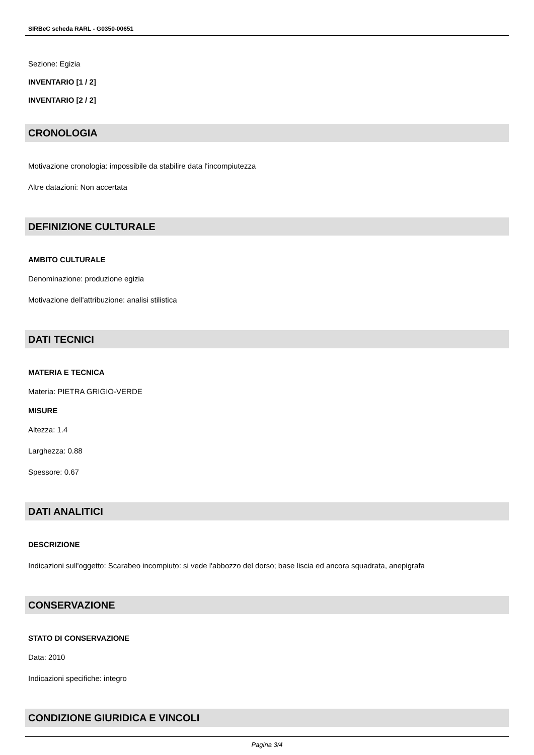SIRBeC scheda RARL - G0350-00651
Sezione: Egizia
INVENTARIO [1 / 2]
INVENTARIO [2 / 2]
CRONOLOGIA
Motivazione cronologia: impossibile da stabilire data l'incompiutezza
Altre datazioni: Non accertata
DEFINIZIONE CULTURALE
AMBITO CULTURALE
Denominazione: produzione egizia
Motivazione dell'attribuzione: analisi stilistica
DATI TECNICI
MATERIA E TECNICA
Materia: PIETRA GRIGIO-VERDE
MISURE
Altezza: 1.4
Larghezza: 0.88
Spessore: 0.67
DATI ANALITICI
DESCRIZIONE
Indicazioni sull'oggetto: Scarabeo incompiuto: si vede l'abbozzo del dorso; base liscia ed ancora squadrata, anepigrafa
CONSERVAZIONE
STATO DI CONSERVAZIONE
Data: 2010
Indicazioni specifiche: integro
CONDIZIONE GIURIDICA E VINCOLI
Pagina 3/4